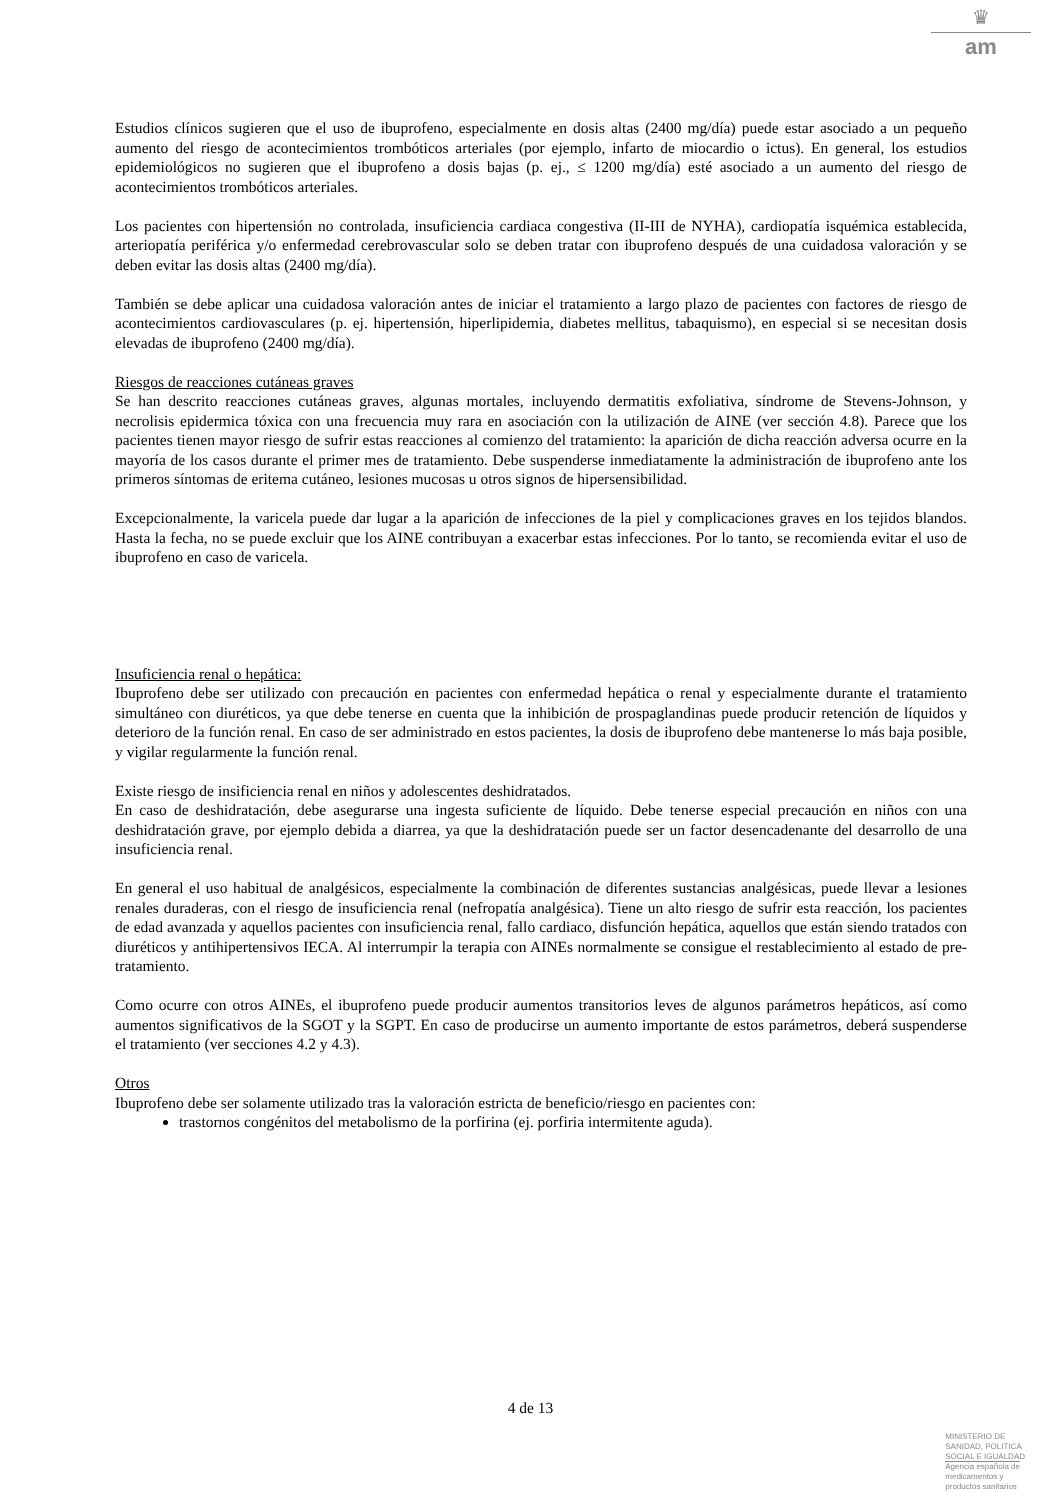♛
am
Estudios clínicos sugieren que el uso de ibuprofeno, especialmente en dosis altas (2400 mg/día) puede estar asociado a un pequeño aumento del riesgo de acontecimientos trombóticos arteriales (por ejemplo, infarto de miocardio o ictus). En general, los estudios epidemiológicos no sugieren que el ibuprofeno a dosis bajas (p. ej., ≤ 1200 mg/día) esté asociado a un aumento del riesgo de acontecimientos trombóticos arteriales.
Los pacientes con hipertensión no controlada, insuficiencia cardiaca congestiva (II-III de NYHA), cardiopatía isquémica establecida, arteriopatía periférica y/o enfermedad cerebrovascular solo se deben tratar con ibuprofeno después de una cuidadosa valoración y se deben evitar las dosis altas (2400 mg/día).
También se debe aplicar una cuidadosa valoración antes de iniciar el tratamiento a largo plazo de pacientes con factores de riesgo de acontecimientos cardiovasculares (p. ej. hipertensión, hiperlipidemia, diabetes mellitus, tabaquismo), en especial si se necesitan dosis elevadas de ibuprofeno (2400 mg/día).
Riesgos de reacciones cutáneas graves
Se han descrito reacciones cutáneas graves, algunas mortales, incluyendo dermatitis exfoliativa, síndrome de Stevens-Johnson, y necrolisis epidermica tóxica con una frecuencia muy rara en asociación con la utilización de AINE (ver sección 4.8). Parece que los pacientes tienen mayor riesgo de sufrir estas reacciones al comienzo del tratamiento: la aparición de dicha reacción adversa ocurre en la mayoría de los casos durante el primer mes de tratamiento. Debe suspenderse inmediatamente la administración de ibuprofeno ante los primeros síntomas de eritema cutáneo, lesiones mucosas u otros signos de hipersensibilidad.
Excepcionalmente, la varicela puede dar lugar a la aparición de infecciones de la piel y complicaciones graves en los tejidos blandos. Hasta la fecha, no se puede excluir que los AINE contribuyan a exacerbar estas infecciones. Por lo tanto, se recomienda evitar el uso de ibuprofeno en caso de varicela.
Insuficiencia renal o hepática:
Ibuprofeno debe ser utilizado con precaución en pacientes con enfermedad hepática o renal y especialmente durante el tratamiento simultáneo con diuréticos, ya que debe tenerse en cuenta que la inhibición de prospaglandinas puede producir retención de líquidos y deterioro de la función renal. En caso de ser administrado en estos pacientes, la dosis de ibuprofeno debe mantenerse lo más baja posible, y vigilar regularmente la función renal.
Existe riesgo de insificiencia renal en niños y adolescentes deshidratados.
En caso de deshidratación, debe asegurarse una ingesta suficiente de líquido. Debe tenerse especial precaución en niños con una deshidratación grave, por ejemplo debida a diarrea, ya que la deshidratación puede ser un factor desencadenante del desarrollo de una insuficiencia renal.
En general el uso habitual de analgésicos, especialmente la combinación de diferentes sustancias analgésicas, puede llevar a lesiones renales duraderas, con el riesgo de insuficiencia renal (nefropatía analgésica). Tiene un alto riesgo de sufrir esta reacción, los pacientes de edad avanzada y aquellos pacientes con insuficiencia renal, fallo cardiaco, disfunción hepática, aquellos que están siendo tratados con diuréticos y antihipertensivos IECA. Al interrumpir la terapia con AINEs normalmente se consigue el restablecimiento al estado de pre-tratamiento.
Como ocurre con otros AINEs, el ibuprofeno puede producir aumentos transitorios leves de algunos parámetros hepáticos, así como aumentos significativos de la SGOT y la SGPT. En caso de producirse un aumento importante de estos parámetros, deberá suspenderse el tratamiento (ver secciones 4.2 y 4.3).
Otros
Ibuprofeno debe ser solamente utilizado tras la valoración estricta de beneficio/riesgo en pacientes con:
trastornos congénitos del metabolismo de la porfirina (ej. porfiria intermitente aguda).
4 de 13
MINISTERIO DE
SANIDAD, POLITICA
SOCIAL E IGUALDAD
Agencia española de
medicamentos y
productos sanitarios